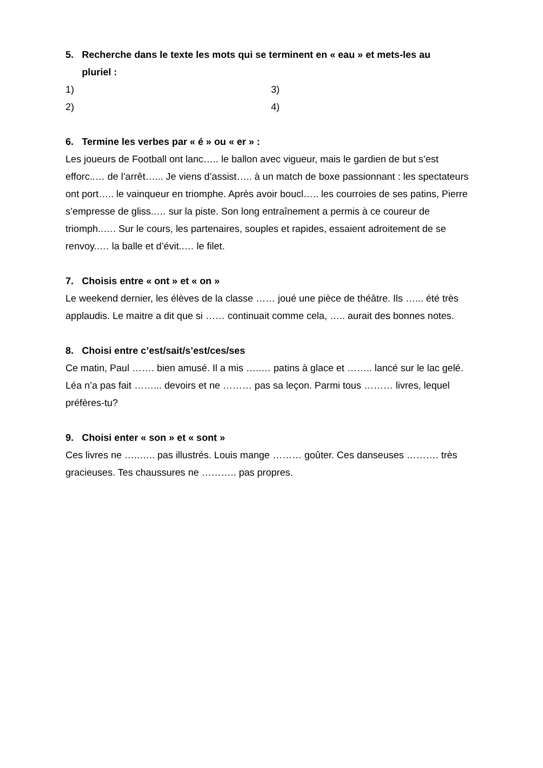5. Recherche dans le texte les mots qui se terminent en « eau » et mets-les au
pluriel :
1) 3)
2) 4)
6. Termine les verbes par « é » ou « er » :
Les joueurs de Football ont lanc….. le ballon avec vigueur, mais le gardien de but s’est efforc..… de l’arrêt…... Je viens d’assist….. à un match de boxe passionnant : les spectateurs ont port….. le vainqueur en triomphe. Après avoir boucl….. les courroies de ses patins, Pierre s’empresse de gliss..… sur la piste. Son long entraînement a permis à ce coureur de triomph..…. Sur le cours, les partenaires, souples et rapides, essaient adroitement de se renvoy..… la balle et d’évit..… le filet.
7. Choisis entre « ont » et « on »
Le weekend dernier, les élèves de la classe …… joué une pièce de théâtre. Ils …... été très applaudis. Le maitre a dit que si …… continuait comme cela, ….. aurait des bonnes notes.
8. Choisi entre c’est/sait/s’est/ces/ses
Ce matin, Paul ……. bien amusé. Il a mis …..… patins à glace et …….. lancé sur le lac gelé. Léa n’a pas fait ……... devoirs et ne ……… pas sa leçon. Parmi tous ……… livres, lequel préfères-tu?
9. Choisi enter « son » et « sont »
Ces livres ne …..….. pas illustrés. Louis mange ……… goûter. Ces danseuses ………. très gracieuses. Tes chaussures ne ……….. pas propres.